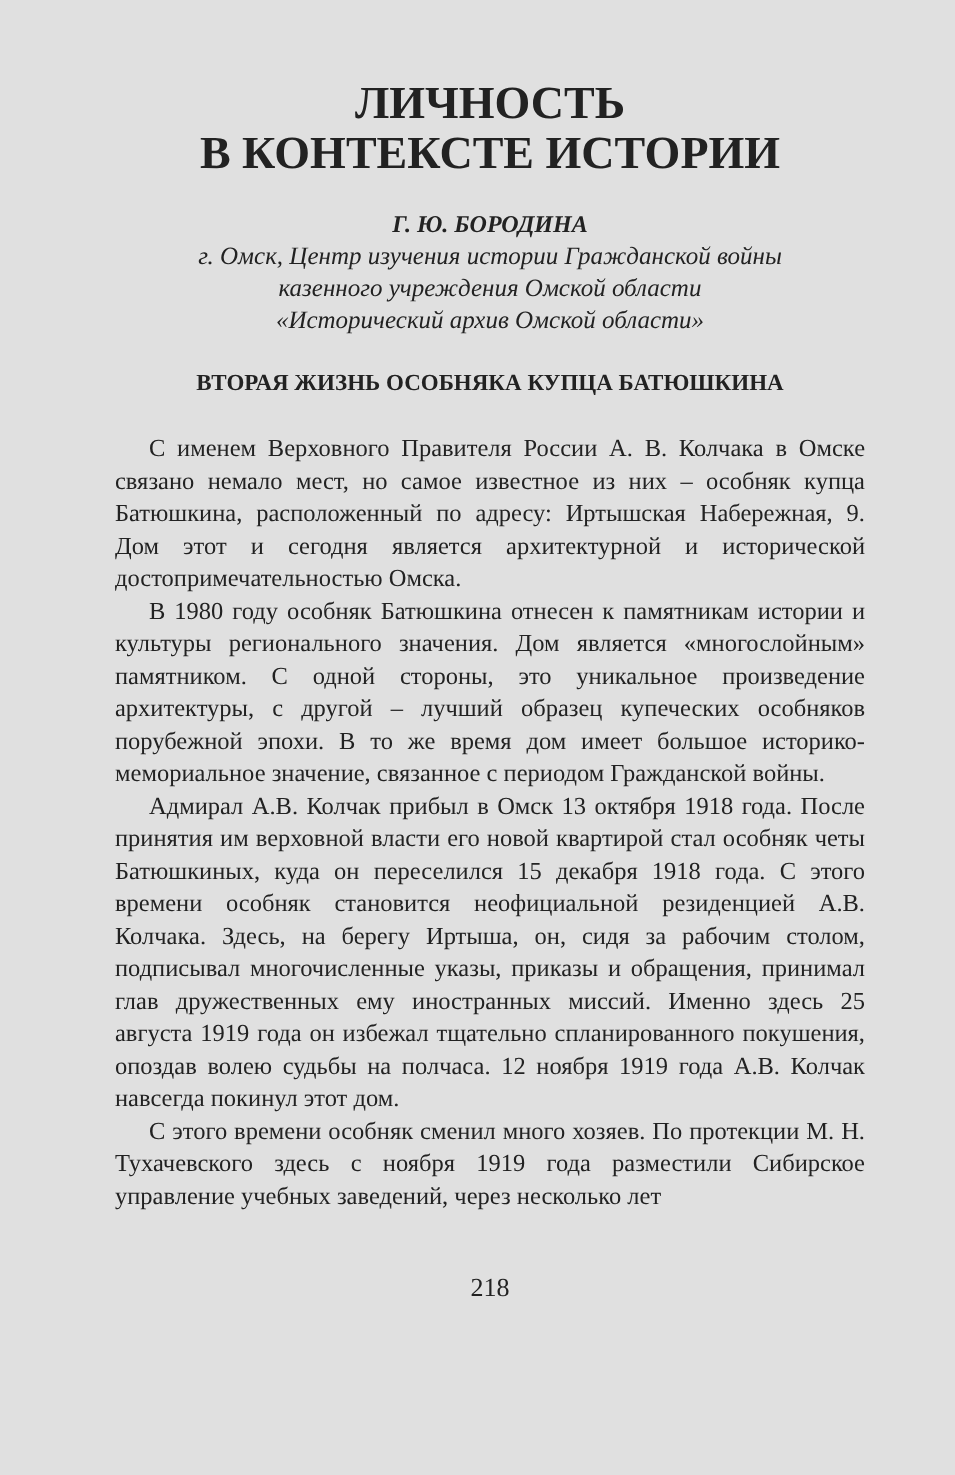ЛИЧНОСТЬ
В КОНТЕКСТЕ ИСТОРИИ
Г. Ю. БОРОДИНА
г. Омск, Центр изучения истории Гражданской войны
казенного учреждения Омской области
«Исторический архив Омской области»
ВТОРАЯ ЖИЗНЬ ОСОБНЯКА КУПЦА БАТЮШКИНА
С именем Верховного Правителя России А. В. Колчака в Омске связано немало мест, но самое известное из них – особняк купца Батюшкина, расположенный по адресу: Иртышская Набережная, 9. Дом этот и сегодня является архитектурной и исторической достопримечательностью Омска.
В 1980 году особняк Батюшкина отнесен к памятникам истории и культуры регионального значения. Дом является «многослойным» памятником. С одной стороны, это уникальное произведение архитектуры, с другой – лучший образец купеческих особняков порубежной эпохи. В то же время дом имеет большое историко-мемориальное значение, связанное с периодом Гражданской войны.
Адмирал А.В. Колчак прибыл в Омск 13 октября 1918 года. После принятия им верховной власти его новой квартирой стал особняк четы Батюшкиных, куда он переселился 15 декабря 1918 года. С этого времени особняк становится неофициальной резиденцией А.В. Колчака. Здесь, на берегу Иртыша, он, сидя за рабочим столом, подписывал многочисленные указы, приказы и обращения, принимал глав дружественных ему иностранных миссий. Именно здесь 25 августа 1919 года он избежал тщательно спланированного покушения, опоздав волею судьбы на полчаса. 12 ноября 1919 года А.В. Колчак навсегда покинул этот дом.
С этого времени особняк сменил много хозяев. По протекции М. Н. Тухачевского здесь с ноября 1919 года разместили Сибирское управление учебных заведений, через несколько лет
218